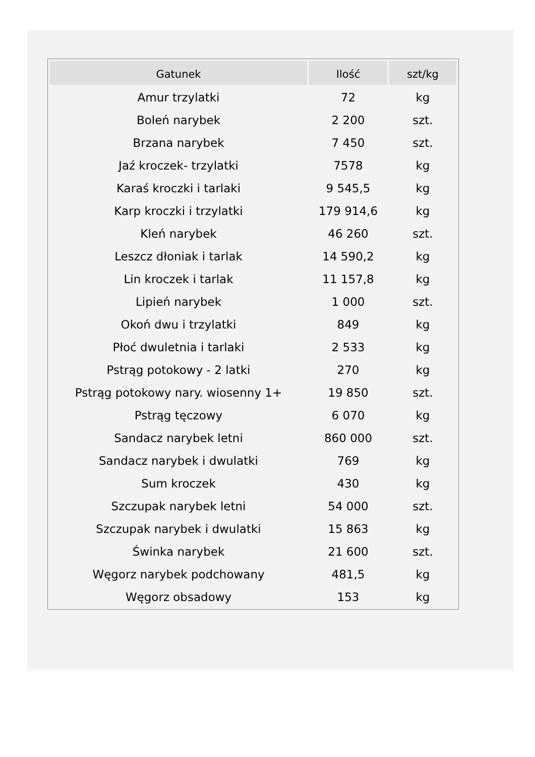| Gatunek | Ilość | szt/kg |
| --- | --- | --- |
| Amur trzylatki | 72 | kg |
| Boleń narybek | 2 200 | szt. |
| Brzana narybek | 7 450 | szt. |
| Jaź kroczek- trzylatki | 7578 | kg |
| Karaś kroczki i tarlaki | 9 545,5 | kg |
| Karp kroczki i trzylatki | 179 914,6 | kg |
| Kleń narybek | 46 260 | szt. |
| Leszcz dłoniak i tarlak | 14 590,2 | kg |
| Lin kroczek i tarlak | 11 157,8 | kg |
| Lipień narybek | 1 000 | szt. |
| Okoń dwu i trzylatki | 849 | kg |
| Płoć dwuletnia i tarlaki | 2 533 | kg |
| Pstrąg potokowy - 2 latki | 270 | kg |
| Pstrąg potokowy nary. wiosenny 1+ | 19 850 | szt. |
| Pstrąg tęczowy | 6 070 | kg |
| Sandacz narybek letni | 860 000 | szt. |
| Sandacz narybek i dwulatki | 769 | kg |
| Sum kroczek | 430 | kg |
| Szczupak narybek letni | 54 000 | szt. |
| Szczupak narybek i dwulatki | 15 863 | kg |
| Świnka narybek | 21 600 | szt. |
| Węgorz narybek podchowany | 481,5 | kg |
| Węgorz obsadowy | 153 | kg |